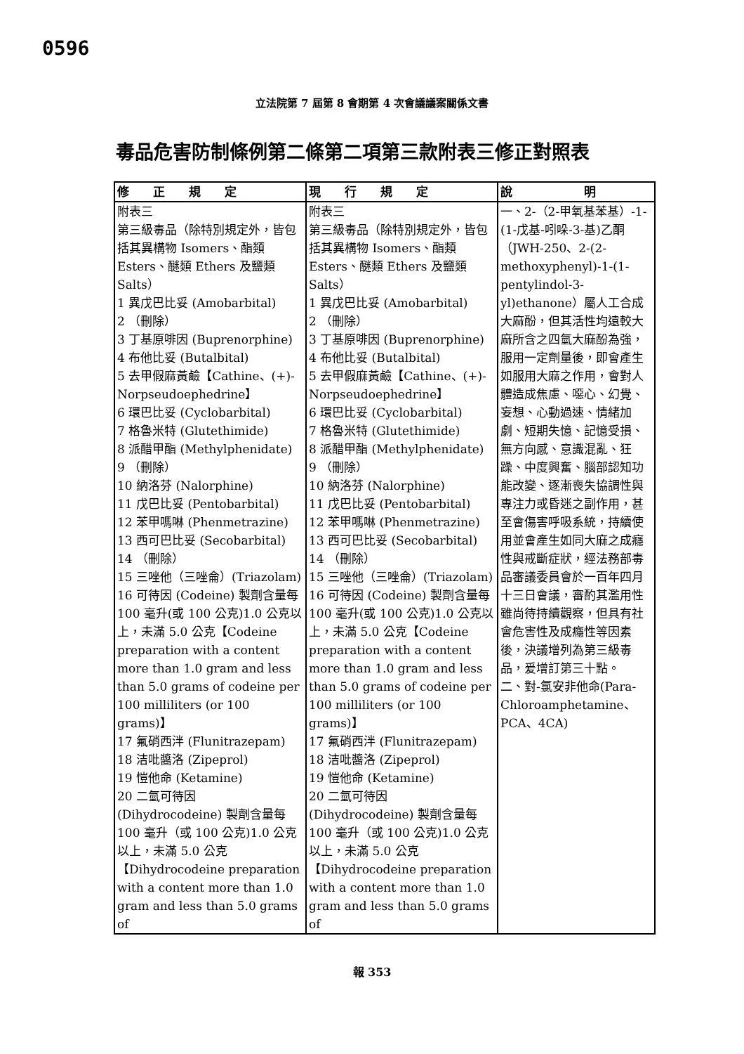0596
立法院第 7 屆第 8 會期第 4 次會議議案關係文書
毒品危害防制條例第二條第二項第三款附表三修正對照表
| 修 正 規 定 | 現 行 規 定 | 說 明 |
| --- | --- | --- |
| 附表三 第三級毒品（除特別規定外，皆包括其異構物 Isomers、酯類 Esters、醚類 Ethers 及鹽類 Salts） 1 異戊巴比妥 (Amobarbital) 2 （刪除） 3 丁基原啡因 (Buprenorphine) 4 布他比妥 (Butalbital) 5 去甲假麻黃鹼【Cathine、(+)-Norpseudoephedrine】 6 環巴比妥 (Cyclobarbital) 7 格魯米特 (Glutethimide) 8 派醋甲酯 (Methylphenidate) 9 （刪除） 10 納洛芬 (Nalorphine) 11 戊巴比妥 (Pentobarbital) 12 苯甲嗎啉 (Phenmetrazine) 13 西可巴比妥 (Secobarbital) 14 （刪除） 15 三唑他（三唑侖）(Triazolam) 16 可待因 (Codeine) 製劑含量每 100 毫升(或 100 公克)1.0 公克以上，未滿 5.0 公克【Codeine preparation with a content more than 1.0 gram and less than 5.0 grams of codeine per 100 milliliters (or 100 grams)】 17 氟硝西泮 (Flunitrazepam) 18 洁吡醬洛 (Zipeprol) 19 愷他命 (Ketamine) 20 二氫可待因 (Dihydrocodeine) 製劑含量每 100 毫升（或 100 公克)1.0 公克以上，未滿 5.0 公克【Dihydrocodeine preparation with a content more than 1.0 gram and less than 5.0 grams of | 附表三 第三級毒品（除特別規定外，皆包括其異構物 Isomers、酯類 Esters、醚類 Ethers 及鹽類 Salts） 1 異戊巴比妥 (Amobarbital) 2 （刪除） 3 丁基原啡因 (Buprenorphine) 4 布他比妥 (Butalbital) 5 去甲假麻黃鹼【Cathine、(+)-Norpseudoephedrine】 6 環巴比妥 (Cyclobarbital) 7 格魯米特 (Glutethimide) 8 派醋甲酯 (Methylphenidate) 9 （刪除） 10 納洛芬 (Nalorphine) 11 戊巴比妥 (Pentobarbital) 12 苯甲嗎啉 (Phenmetrazine) 13 西可巴比妥 (Secobarbital) 14 （刪除） 15 三唑他（三唑侖）(Triazolam) 16 可待因 (Codeine) 製劑含量每 100 毫升(或 100 公克)1.0 公克以上，未滿 5.0 公克【Codeine preparation with a content more than 1.0 gram and less than 5.0 grams of codeine per 100 milliliters (or 100 grams)】 17 氟硝西泮 (Flunitrazepam) 18 洁吡醬洛 (Zipeprol) 19 愷他命 (Ketamine) 20 二氫可待因 (Dihydrocodeine) 製劑含量每 100 毫升（或 100 公克)1.0 公克以上，未滿 5.0 公克【Dihydrocodeine preparation with a content more than 1.0 gram and less than 5.0 grams of | 一、2-（2-甲氧基苯基）-1-(1-戊基-吲哚-3-基)乙酮（JWH-250、2-(2-methoxyphenyl)-1-(1-pentylindol-3-yl)ethanone）屬人工合成大麻酚，但其活性均遠較大麻所含之四氫大麻酚為強，服用一定劑量後，即會產生如服用大麻之作用，會對人體造成焦慮、噁心、幻覺、妄想、心動過速、情緒加劇、短期失憶、記憶受損、無方向感、意識混亂、狂躁、中度興奮、腦部認知功能改變、逐漸喪失協調性與專注力或昏迷之副作用，甚至會傷害呼吸系統，持續使用並會產生如同大麻之成癮性與戒斷症狀，經法務部毒品審議委員會於一百年四月十三日會議，審酌其濫用性雖尚待持續觀察，但具有社會危害性及成癮性等因素後，決議增列為第三級毒品，爰增訂第三十點。 二、對-氯安非他命(Para-Chloroamphetamine、PCA、4CA) |
報 353